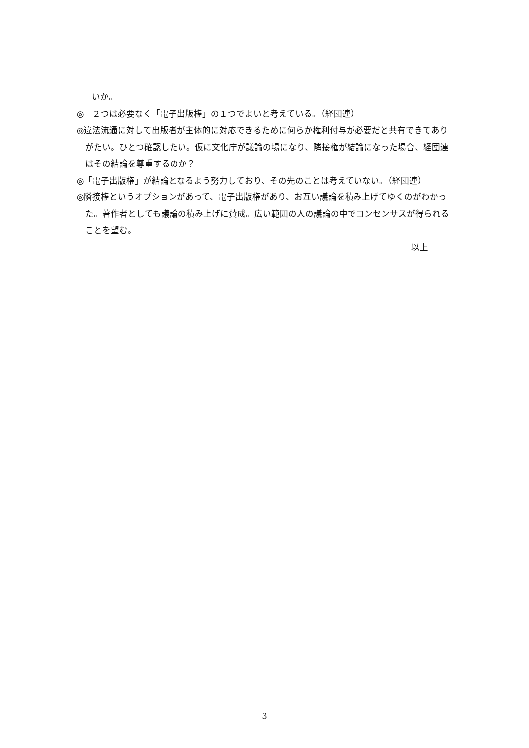いか。
◎　２つは必要なく「電子出版権」の１つでよいと考えている。（経団連）
◎違法流通に対して出版者が主体的に対応できるために何らか権利付与が必要だと共有できてありがたい。ひとつ確認したい。仮に文化庁が議論の場になり、隣接権が結論になった場合、経団連はその結論を尊重するのか？
◎「電子出版権」が結論となるよう努力しており、その先のことは考えていない。（経団連）
◎隣接権というオプションがあって、電子出版権があり、お互い議論を積み上げてゆくのがわかった。著作者としても議論の積み上げに賛成。広い範囲の人の議論の中でコンセンサスが得られることを望む。
以上
3